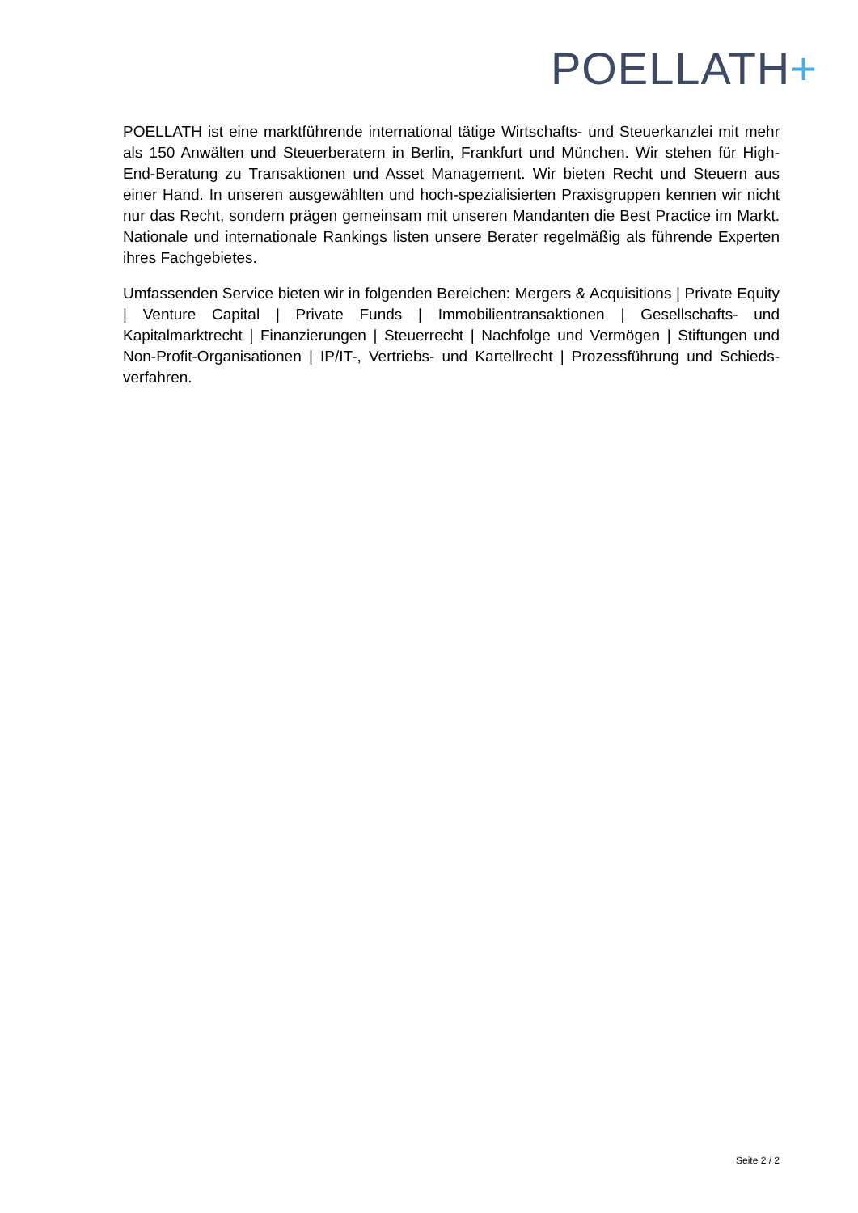POELLATH+
POELLATH ist eine marktführende international tätige Wirtschafts- und Steuerkanzlei mit mehr als 150 Anwälten und Steuerberatern in Berlin, Frankfurt und München. Wir stehen für High-End-Beratung zu Transaktionen und Asset Management. Wir bieten Recht und Steuern aus einer Hand. In unseren ausgewählten und hoch-spezialisierten Praxisgruppen kennen wir nicht nur das Recht, sondern prägen gemeinsam mit unseren Mandanten die Best Practice im Markt. Nationale und internationale Rankings listen unsere Berater regelmäßig als führende Experten ihres Fachgebietes.
Umfassenden Service bieten wir in folgenden Bereichen: Mergers & Acquisitions | Private Equity | Venture Capital | Private Funds | Immobilientransaktionen | Gesellschafts- und Kapitalmarktrecht | Finanzierungen | Steuerrecht | Nachfolge und Vermögen | Stiftungen und Non-Profit-Organisationen | IP/IT-, Vertriebs- und Kartellrecht | Prozessführung und Schieds-verfahren.
Seite 2 / 2